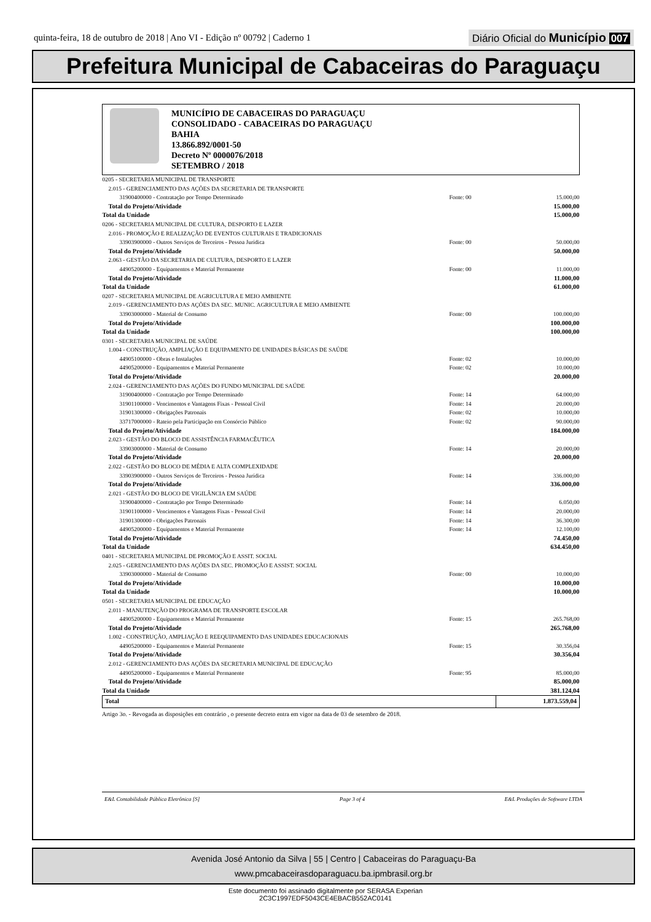quinta-feira, 18 de outubro de 2018 | Ano VI - Edição nº 00792 | Caderno 1
Diário Oficial do Município 007
Prefeitura Municipal de Cabaceiras do Paraguaçu
MUNICÍPIO DE CABACEIRAS DO PARAGUAÇU
CONSOLIDADO - CABACEIRAS DO PARAGUAÇU
BAHIA
13.866.892/0001-50
Decreto Nº 0000076/2018
SETEMBRO / 2018
| 0205 - SECRETARIA MUNICIPAL DE TRANSPORTE | | |
| 2.015 - GERENCIAMENTO DAS AÇÕES DA SECRETARIA DE TRANSPORTE | | |
| 31900400000 - Contratação por Tempo Determinado | Fonte: 00 | 15.000,00 |
| Total do Projeto/Atividade | | 15.000,00 |
| Total da Unidade | | 15.000,00 |
| 0206 - SECRETARIA MUNICIPAL DE CULTURA, DESPORTO E LAZER | | |
| 2.016 - PROMOÇÃO E REALIZAÇÃO DE EVENTOS CULTURAIS E TRADICIONAIS | | |
| 33903900000 - Outros Serviços de Terceiros - Pessoa Jurídica | Fonte: 00 | 50.000,00 |
| Total do Projeto/Atividade | | 50.000,00 |
| 2.063 - GESTÃO DA SECRETARIA DE CULTURA, DESPORTO E LAZER | | |
| 44905200000 - Equipamentos e Material Permanente | Fonte: 00 | 11.000,00 |
| Total do Projeto/Atividade | | 11.000,00 |
| Total da Unidade | | 61.000,00 |
| 0207 - SECRETARIA MUNICIPAL DE AGRICULTURA E MEIO AMBIENTE | | |
| 2.019 - GERENCIAMENTO DAS AÇÕES DA SEC. MUNIC. AGRICULTURA E MEIO AMBIENTE | | |
| 33903000000 - Material de Consumo | Fonte: 00 | 100.000,00 |
| Total do Projeto/Atividade | | 100.000,00 |
| Total da Unidade | | 100.000,00 |
| 0301 - SECRETARIA MUNICIPAL DE SAÚDE | | |
| 1.004 - CONSTRUÇÃO, AMPLIAÇÃO E EQUIPAMENTO DE UNIDADES BÁSICAS DE SAÚDE | | |
| 44905100000 - Obras e Instalações | Fonte: 02 | 10.000,00 |
| 44905200000 - Equipamentos e Material Permanente | Fonte: 02 | 10.000,00 |
| Total do Projeto/Atividade | | 20.000,00 |
| 2.024 - GERENCIAMENTO DAS AÇÕES DO FUNDO MUNICIPAL DE SAÚDE | | |
| 31900400000 - Contratação por Tempo Determinado | Fonte: 14 | 64.000,00 |
| 31901100000 - Vencimentos e Vantagens Fixas - Pessoal Civil | Fonte: 14 | 20.000,00 |
| 31901300000 - Obrigações Patronais | Fonte: 02 | 10.000,00 |
| 33717000000 - Rateio pela Participação em Consórcio Público | Fonte: 02 | 90.000,00 |
| Total do Projeto/Atividade | | 184.000,00 |
| 2.023 - GESTÃO DO BLOCO DE ASSISTÊNCIA FARMACÊUTICA | | |
| 33903000000 - Material de Consumo | Fonte: 14 | 20.000,00 |
| Total do Projeto/Atividade | | 20.000,00 |
| 2.022 - GESTÃO DO BLOCO DE MÉDIA E ALTA COMPLEXIDADE | | |
| 33903900000 - Outros Serviços de Terceiros - Pessoa Jurídica | Fonte: 14 | 336.000,00 |
| Total do Projeto/Atividade | | 336.000,00 |
| 2.021 - GESTÃO DO BLOCO DE VIGILÂNCIA EM SAÚDE | | |
| 31900400000 - Contratação por Tempo Determinado | Fonte: 14 | 6.050,00 |
| 31901100000 - Vencimentos e Vantagens Fixas - Pessoal Civil | Fonte: 14 | 20.000,00 |
| 31901300000 - Obrigações Patronais | Fonte: 14 | 36.300,00 |
| 44905200000 - Equipamentos e Material Permanente | Fonte: 14 | 12.100,00 |
| Total do Projeto/Atividade | | 74.450,00 |
| Total da Unidade | | 634.450,00 |
| 0401 - SECRETARIA MUNICIPAL DE PROMOÇÃO E ASSIT. SOCIAL | | |
| 2.025 - GERENCIAMENTO DAS AÇÕES DA SEC. PROMOÇÃO E ASSIST. SOCIAL | | |
| 33903000000 - Material de Consumo | Fonte: 00 | 10.000,00 |
| Total do Projeto/Atividade | | 10.000,00 |
| Total da Unidade | | 10.000,00 |
| 0501 - SECRETARIA MUNICIPAL DE EDUCAÇÃO | | |
| 2.011 - MANUTENÇÃO DO PROGRAMA DE TRANSPORTE ESCOLAR | | |
| 44905200000 - Equipamentos e Material Permanente | Fonte: 15 | 265.768,00 |
| Total do Projeto/Atividade | | 265.768,00 |
| 1.002 - CONSTRUÇÃO, AMPLIAÇÃO E REEQUIPAMENTO DAS UNIDADES EDUCACIONAIS | | |
| 44905200000 - Equipamentos e Material Permanente | Fonte: 15 | 30.356,04 |
| Total do Projeto/Atividade | | 30.356,04 |
| 2.012 - GERENCIAMENTO DAS AÇÕES DA SECRETARIA MUNICIPAL DE EDUCAÇÃO | | |
| 44905200000 - Equipamentos e Material Permanente | Fonte: 95 | 85.000,00 |
| Total do Projeto/Atividade | | 85.000,00 |
| Total da Unidade | | 381.124,04 |
| Total | | 1.873.559,04 |
Artigo 3o. - Revogada as disposições em contrário , o presente decreto entra em vigor na data de 03 de setembro de 2018.
E&L Contabilidade Pública Eletrônica [S] Page 3 of 4 E&L Produções de Software LTDA
Avenida José Antonio da Silva | 55 | Centro | Cabaceiras do Paraguaçu-Ba
www.pmcabaceirasdoparaguacu.ba.ipmbrasil.org.br
Este documento foi assinado digitalmente por SERASA Experian
2C3C1997EDF5043CE4EBACB552AC0141